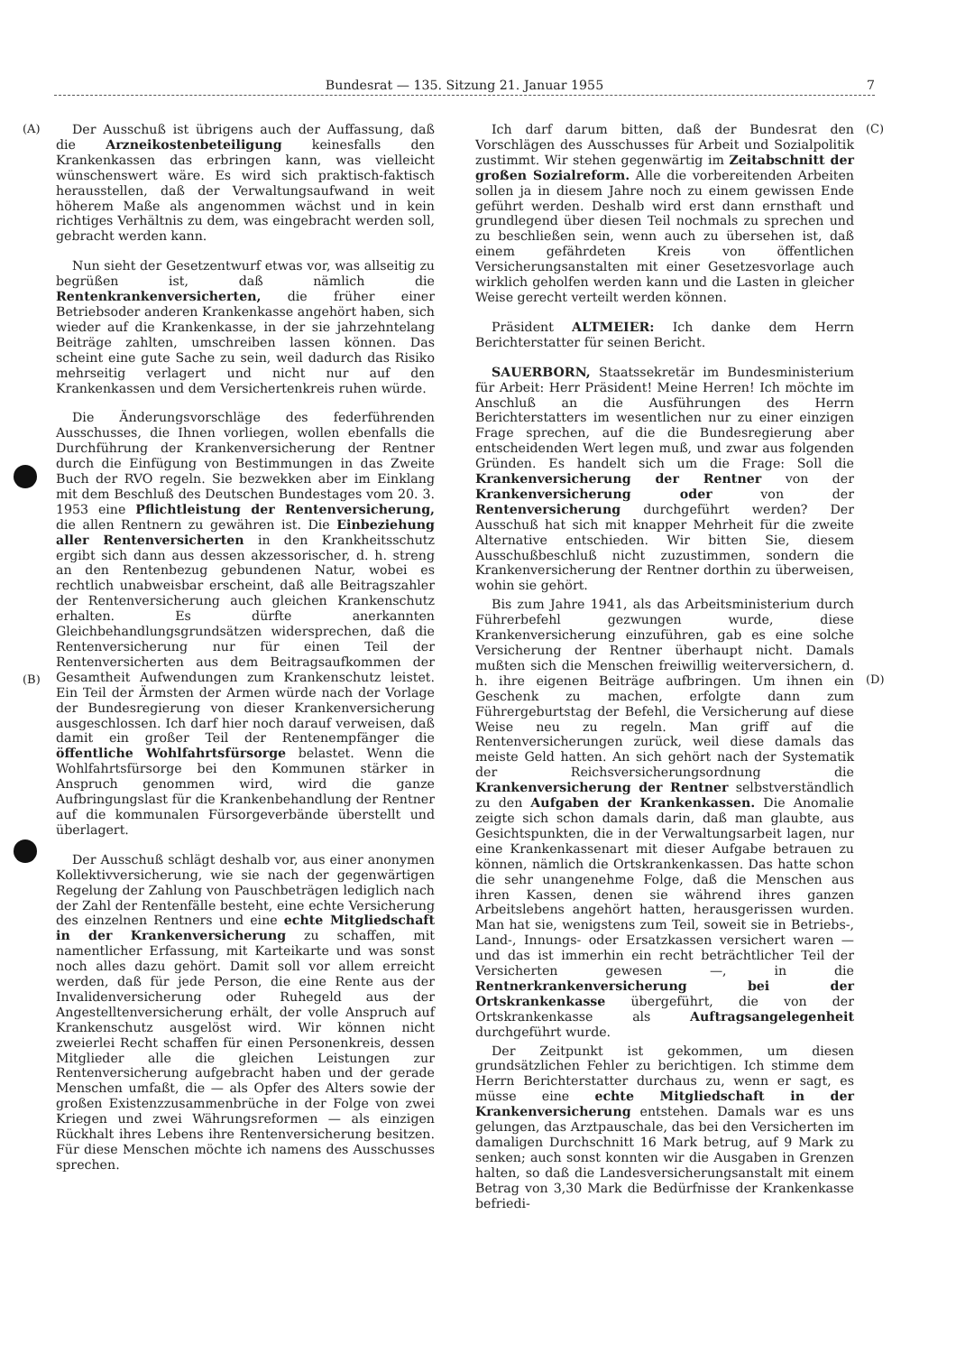Bundesrat — 135. Sitzung 21. Januar 1955
7
(A) (C)
(B) (D)
Der Ausschuß ist übrigens auch der Auffassung, daß die Arzneikostenbeteiligung keinesfalls den Krankenkassen das erbringen kann, was vielleicht wünschenswert wäre. Es wird sich praktisch-faktisch herausstellen, daß der Verwaltungsaufwand in weit höherem Maße als angenommen wächst und in kein richtiges Verhältnis zu dem, was eingebracht werden soll, gebracht werden kann.
Nun sieht der Gesetzentwurf etwas vor, was allseitig zu begrüßen ist, daß nämlich die Rentenkrankenversicherten, die früher einer Betriebsoder anderen Krankenkasse angehört haben, sich wieder auf die Krankenkasse, in der sie jahrzehntelang Beiträge zahlten, umschreiben lassen können. Das scheint eine gute Sache zu sein, weil dadurch das Risiko mehrseitig verlagert und nicht nur auf den Krankenkassen und dem Versichertenkreis ruhen würde.
Die Änderungsvorschläge des federführenden Ausschusses, die Ihnen vorliegen, wollen ebenfalls die Durchführung der Krankenversicherung der Rentner durch die Einfügung von Bestimmungen in das Zweite Buch der RVO regeln. Sie bezwekken aber im Einklang mit dem Beschluß des Deutschen Bundestages vom 20. 3. 1953 eine Pflichtleistung der Rentenversicherung, die allen Rentnern zu gewähren ist. Die Einbeziehung aller Rentenversicherten in den Krankheitsschutz ergibt sich dann aus dessen akzessorischer, d. h. streng an den Rentenbezug gebundenen Natur, wobei es rechtlich unabweisbar erscheint, daß alle Beitragszahler der Rentenversicherung auch gleichen Krankenschutz erhalten. Es dürfte anerkannten Gleichbehandlungsgrundsätzen widersprechen, daß die Rentenversicherung nur für einen Teil der Rentenversicherten aus dem Beitragsaufkommen der Gesamtheit Aufwendungen zum Krankenschutz leistet. Ein Teil der Ärmsten der Armen würde nach der Vorlage der Bundesregierung von dieser Krankenversicherung ausgeschlossen. Ich darf hier noch darauf verweisen, daß damit ein großer Teil der Rentenempfänger die öffentliche Wohlfahrtsfürsorge belastet. Wenn die Wohlfahrtsfürsorge bei den Kommunen stärker in Anspruch genommen wird, wird die ganze Aufbringungslast für die Krankenbehandlung der Rentner auf die kommunalen Fürsorgeverbände überstellt und überlagert.
Der Ausschuß schlägt deshalb vor, aus einer anonymen Kollektivversicherung, wie sie nach der gegenwärtigen Regelung der Zahlung von Pauschbeträgen lediglich nach der Zahl der Rentenfälle besteht, eine echte Versicherung des einzelnen Rentners und eine echte Mitgliedschaft in der Krankenversicherung zu schaffen, mit namentlicher Erfassung, mit Karteikarte und was sonst noch alles dazu gehört. Damit soll vor allem erreicht werden, daß für jede Person, die eine Rente aus der Invalidenversicherung oder Ruhegeld aus der Angestelltenversicherung erhält, der volle Anspruch auf Krankenschutz ausgelöst wird. Wir können nicht zweierlei Recht schaffen für einen Personenkreis, dessen Mitglieder alle die gleichen Leistungen zur Rentenversicherung aufgebracht haben und der gerade Menschen umfaßt, die — als Opfer des Alters sowie der großen Existenzzusammenbrüche in der Folge von zwei Kriegen und zwei Währungsreformen — als einzigen Rückhalt ihres Lebens ihre Rentenversicherung besitzen. Für diese Menschen möchte ich namens des Ausschusses sprechen.
Ich darf darum bitten, daß der Bundesrat den Vorschlägen des Ausschusses für Arbeit und Sozialpolitik zustimmt. Wir stehen gegenwärtig im Zeitabschnitt der großen Sozialreform. Alle die vorbereitenden Arbeiten sollen ja in diesem Jahre noch zu einem gewissen Ende geführt werden. Deshalb wird erst dann ernsthaft und grundlegend über diesen Teil nochmals zu sprechen und zu beschließen sein, wenn auch zu übersehen ist, daß einem gefährdeten Kreis von öffentlichen Versicherungsanstalten mit einer Gesetzesvorlage auch wirklich geholfen werden kann und die Lasten in gleicher Weise gerecht verteilt werden können.
Präsident ALTMEIER: Ich danke dem Herrn Berichterstatter für seinen Bericht.
SAUERBORN, Staatssekretär im Bundesministerium für Arbeit: Herr Präsident! Meine Herren! Ich möchte im Anschluß an die Ausführungen des Herrn Berichterstatters im wesentlichen nur zu einer einzigen Frage sprechen, auf die die Bundesregierung aber entscheidenden Wert legen muß, und zwar aus folgenden Gründen. Es handelt sich um die Frage: Soll die Krankenversicherung der Rentner von der Krankenversicherung oder von der Rentenversicherung durchgeführt werden? Der Ausschuß hat sich mit knapper Mehrheit für die zweite Alternative entschieden. Wir bitten Sie, diesem Ausschußbeschluß nicht zuzustimmen, sondern die Krankenversicherung der Rentner dorthin zu überweisen, wohin sie gehört.
Bis zum Jahre 1941, als das Arbeitsministerium durch Führerbefehl gezwungen wurde, diese Krankenversicherung einzuführen, gab es eine solche Versicherung der Rentner überhaupt nicht. Damals mußten sich die Menschen freiwillig weiterversichern, d. h. ihre eigenen Beiträge aufbringen. Um ihnen ein Geschenk zu machen, erfolgte dann zum Führergeburtstag der Befehl, die Versicherung auf diese Weise neu zu regeln. Man griff auf die Rentenversicherungen zurück, weil diese damals das meiste Geld hatten. An sich gehört nach der Systematik der Reichsversicherungsordnung die Krankenversicherung der Rentner selbstverständlich zu den Aufgaben der Krankenkassen. Die Anomalie zeigte sich schon damals darin, daß man glaubte, aus Gesichtspunkten, die in der Verwaltungsarbeit lagen, nur eine Krankenkassenart mit dieser Aufgabe betrauen zu können, nämlich die Ortskrankenkassen. Das hatte schon die sehr unangenehme Folge, daß die Menschen aus ihren Kassen, denen sie während ihres ganzen Arbeitslebens angehört hatten, herausgerissen wurden. Man hat sie, wenigstens zum Teil, soweit sie in Betriebs-, Land-, Innungs- oder Ersatzkassen versichert waren — und das ist immerhin ein recht beträchtlicher Teil der Versicherten gewesen —, in die Rentnerkrankenversicherung bei der Ortskrankenkasse übergeführt, die von der Ortskrankenkasse als Auftragsangelegenheit durchgeführt wurde.
Der Zeitpunkt ist gekommen, um diesen grundsätzlichen Fehler zu berichtigen. Ich stimme dem Herrn Berichterstatter durchaus zu, wenn er sagt, es müsse eine echte Mitgliedschaft in der Krankenversicherung entstehen. Damals war es uns gelungen, das Arztpauschale, das bei den Versicherten im damaligen Durchschnitt 16 Mark betrug, auf 9 Mark zu senken; auch sonst konnten wir die Ausgaben in Grenzen halten, so daß die Landesversicherungsanstalt mit einem Betrag von 3,30 Mark die Bedürfnisse der Krankenkasse befriedi-